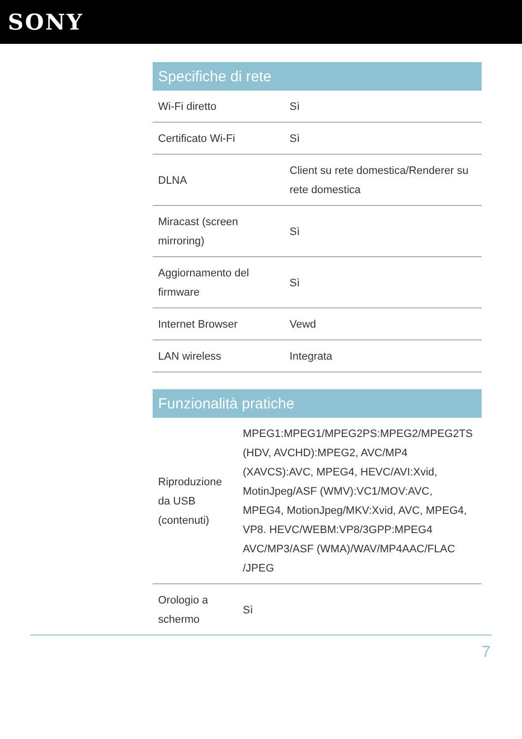SONY
| Specifiche di rete | |
| --- | --- |
| Wi-Fi diretto | Sì |
| Certificato Wi-Fi | Sì |
| DLNA | Client su rete domestica/Renderer su rete domestica |
| Miracast (screen mirroring) | Sì |
| Aggiornamento del firmware | Sì |
| Internet Browser | Vewd |
| LAN wireless | Integrata |
| Funzionalità pratiche | |
| --- | --- |
| Riproduzione da USB (contenuti) | MPEG1:MPEG1/MPEG2PS:MPEG2/MPEG2TS (HDV, AVCHD):MPEG2, AVC/MP4 (XAVCS):AVC, MPEG4, HEVC/AVI:Xvid, MotinJpeg/ASF (WMV):VC1/MOV:AVC, MPEG4, MotionJpeg/MKV:Xvid, AVC, MPEG4, VP8. HEVC/WEBM:VP8/3GPP:MPEG4 AVC/MP3/ASF (WMA)/WAV/MP4AAC/FLAC /JPEG |
| Orologio a schermo | Sì |
7